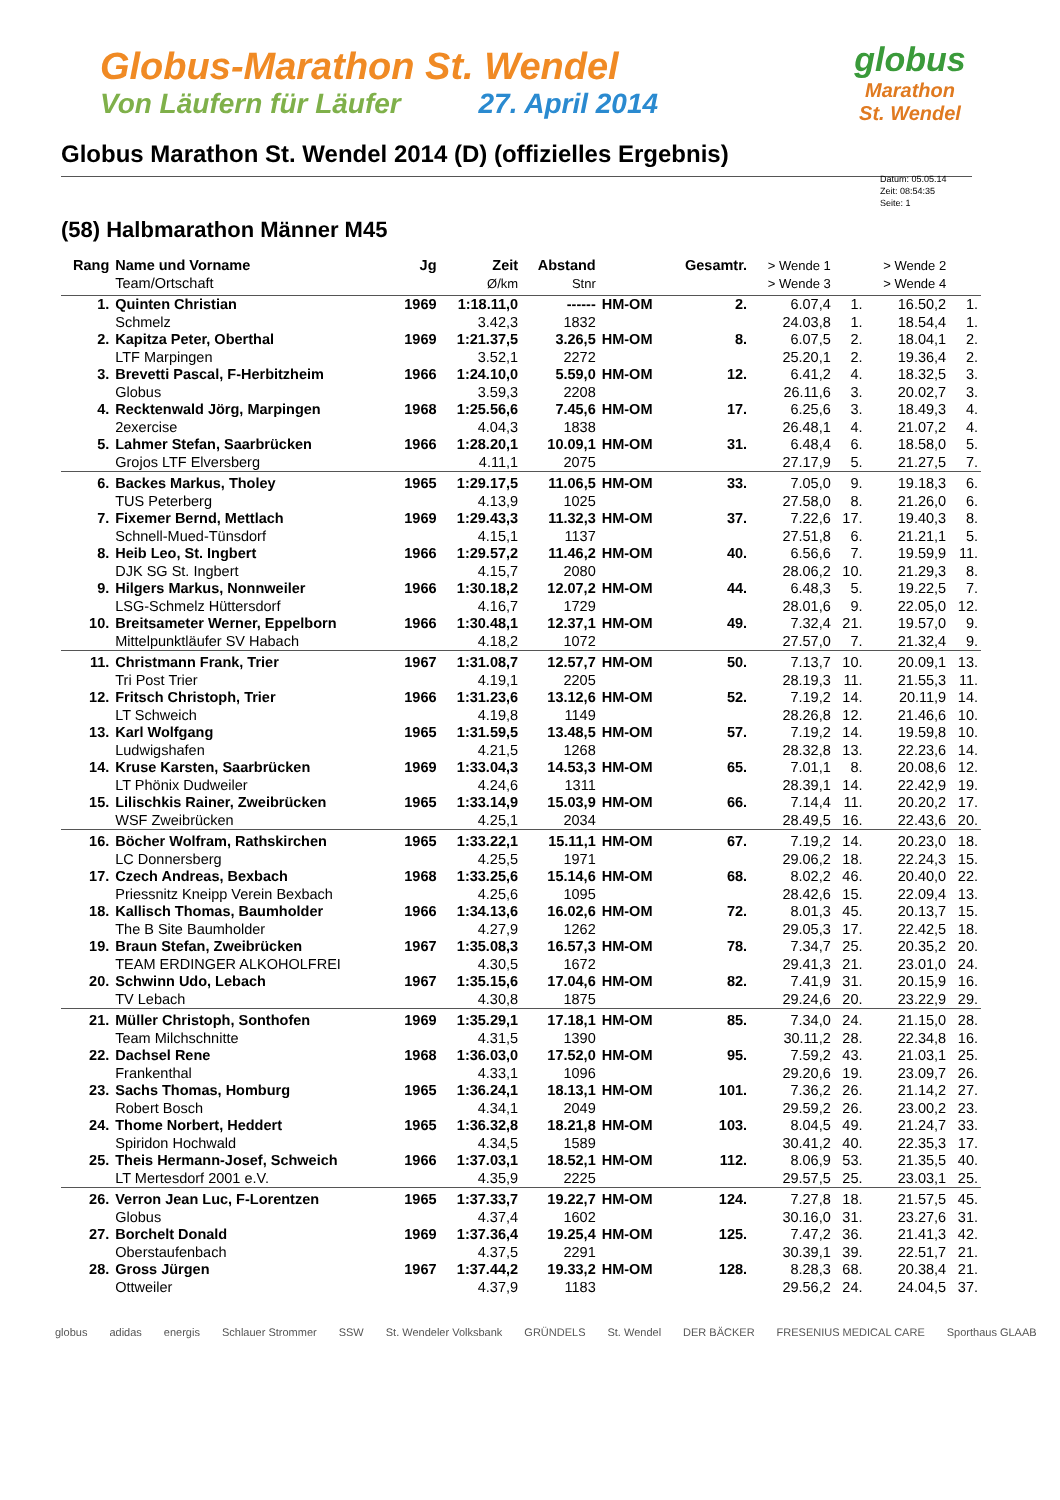Globus-Marathon St. Wendel
Von Läufern für Läufer 27. April 2014
globus
Marathon
St. Wendel
Globus Marathon St. Wendel 2014 (D) (offizielles Ergebnis)
Datum: 05.05.14
Zeit: 08:54:35
Seite: 1
(58) Halbmarathon Männer M45
| Rang | Name und Vorname | Jg | Zeit | Abstand | | Gesamtr. | > Wende 1 | | > Wende 2 | |
| --- | --- | --- | --- | --- | --- | --- | --- | --- | --- | --- |
| | Team/Ortschaft | | Ø/km | Stnr | | | > Wende 3 | | > Wende 4 | |
| 1. | Quinten Christian | 1969 | 1:18.11,0 | ------ | HM-OM | 2. | 6.07,4 | 1. | 16.50,2 | 1. |
| | Schmelz | | 3.42,3 | 1832 | | | 24.03,8 | 1. | 18.54,4 | 1. |
| 2. | Kapitza Peter, Oberthal | 1969 | 1:21.37,5 | 3.26,5 | HM-OM | 8. | 6.07,5 | 2. | 18.04,1 | 2. |
| | LTF Marpingen | | 3.52,1 | 2272 | | | 25.20,1 | 2. | 19.36,4 | 2. |
| 3. | Brevetti Pascal, F-Herbitzheim | 1966 | 1:24.10,0 | 5.59,0 | HM-OM | 12. | 6.41,2 | 4. | 18.32,5 | 3. |
| | Globus | | 3.59,3 | 2208 | | | 26.11,6 | 3. | 20.02,7 | 3. |
| 4. | Recktenwald Jörg, Marpingen | 1968 | 1:25.56,6 | 7.45,6 | HM-OM | 17. | 6.25,6 | 3. | 18.49,3 | 4. |
| | 2exercise | | 4.04,3 | 1838 | | | 26.48,1 | 4. | 21.07,2 | 4. |
| 5. | Lahmer Stefan, Saarbrücken | 1966 | 1:28.20,1 | 10.09,1 | HM-OM | 31. | 6.48,4 | 6. | 18.58,0 | 5. |
| | Grojos LTF Elversberg | | 4.11,1 | 2075 | | | 27.17,9 | 5. | 21.27,5 | 7. |
| 6. | Backes Markus, Tholey | 1965 | 1:29.17,5 | 11.06,5 | HM-OM | 33. | 7.05,0 | 9. | 19.18,3 | 6. |
| | TUS Peterberg | | 4.13,9 | 1025 | | | 27.58,0 | 8. | 21.26,0 | 6. |
| 7. | Fixemer Bernd, Mettlach | 1969 | 1:29.43,3 | 11.32,3 | HM-OM | 37. | 7.22,6 | 17. | 19.40,3 | 8. |
| | Schnell-Mued-Tünsdorf | | 4.15,1 | 1137 | | | 27.51,8 | 6. | 21.21,1 | 5. |
| 8. | Heib Leo, St. Ingbert | 1966 | 1:29.57,2 | 11.46,2 | HM-OM | 40. | 6.56,6 | 7. | 19.59,9 | 11. |
| | DJK SG St. Ingbert | | 4.15,7 | 2080 | | | 28.06,2 | 10. | 21.29,3 | 8. |
| 9. | Hilgers Markus, Nonnweiler | 1966 | 1:30.18,2 | 12.07,2 | HM-OM | 44. | 6.48,3 | 5. | 19.22,5 | 7. |
| | LSG-Schmelz Hüttersdorf | | 4.16,7 | 1729 | | | 28.01,6 | 9. | 22.05,0 | 12. |
| 10. | Breitsameter Werner, Eppelborn | 1966 | 1:30.48,1 | 12.37,1 | HM-OM | 49. | 7.32,4 | 21. | 19.57,0 | 9. |
| | Mittelpunktläufer SV Habach | | 4.18,2 | 1072 | | | 27.57,0 | 7. | 21.32,4 | 9. |
| 11. | Christmann Frank, Trier | 1967 | 1:31.08,7 | 12.57,7 | HM-OM | 50. | 7.13,7 | 10. | 20.09,1 | 13. |
| | Tri Post Trier | | 4.19,1 | 2205 | | | 28.19,3 | 11. | 21.55,3 | 11. |
| 12. | Fritsch Christoph, Trier | 1966 | 1:31.23,6 | 13.12,6 | HM-OM | 52. | 7.19,2 | 14. | 20.11,9 | 14. |
| | LT Schweich | | 4.19,8 | 1149 | | | 28.26,8 | 12. | 21.46,6 | 10. |
| 13. | Karl Wolfgang | 1965 | 1:31.59,5 | 13.48,5 | HM-OM | 57. | 7.19,2 | 14. | 19.59,8 | 10. |
| | Ludwigshafen | | 4.21,5 | 1268 | | | 28.32,8 | 13. | 22.23,6 | 14. |
| 14. | Kruse Karsten, Saarbrücken | 1969 | 1:33.04,3 | 14.53,3 | HM-OM | 65. | 7.01,1 | 8. | 20.08,6 | 12. |
| | LT Phönix Dudweiler | | 4.24,6 | 1311 | | | 28.39,1 | 14. | 22.42,9 | 19. |
| 15. | Lilischkis Rainer, Zweibrücken | 1965 | 1:33.14,9 | 15.03,9 | HM-OM | 66. | 7.14,4 | 11. | 20.20,2 | 17. |
| | WSF Zweibrücken | | 4.25,1 | 2034 | | | 28.49,5 | 16. | 22.43,6 | 20. |
| 16. | Böcher Wolfram, Rathskirchen | 1965 | 1:33.22,1 | 15.11,1 | HM-OM | 67. | 7.19,2 | 14. | 20.23,0 | 18. |
| | LC Donnersberg | | 4.25,5 | 1971 | | | 29.06,2 | 18. | 22.24,3 | 15. |
| 17. | Czech Andreas, Bexbach | 1968 | 1:33.25,6 | 15.14,6 | HM-OM | 68. | 8.02,2 | 46. | 20.40,0 | 22. |
| | Priessnitz Kneipp Verein Bexbach | | 4.25,6 | 1095 | | | 28.42,6 | 15. | 22.09,4 | 13. |
| 18. | Kallisch Thomas, Baumholder | 1966 | 1:34.13,6 | 16.02,6 | HM-OM | 72. | 8.01,3 | 45. | 20.13,7 | 15. |
| | The B Site Baumholder | | 4.27,9 | 1262 | | | 29.05,3 | 17. | 22.42,5 | 18. |
| 19. | Braun Stefan, Zweibrücken | 1967 | 1:35.08,3 | 16.57,3 | HM-OM | 78. | 7.34,7 | 25. | 20.35,2 | 20. |
| | TEAM ERDINGER ALKOHOLFREI | | 4.30,5 | 1672 | | | 29.41,3 | 21. | 23.01,0 | 24. |
| 20. | Schwinn Udo, Lebach | 1967 | 1:35.15,6 | 17.04,6 | HM-OM | 82. | 7.41,9 | 31. | 20.15,9 | 16. |
| | TV Lebach | | 4.30,8 | 1875 | | | 29.24,6 | 20. | 23.22,9 | 29. |
| 21. | Müller Christoph, Sonthofen | 1969 | 1:35.29,1 | 17.18,1 | HM-OM | 85. | 7.34,0 | 24. | 21.15,0 | 28. |
| | Team Milchschnitte | | 4.31,5 | 1390 | | | 30.11,2 | 28. | 22.34,8 | 16. |
| 22. | Dachsel Rene | 1968 | 1:36.03,0 | 17.52,0 | HM-OM | 95. | 7.59,2 | 43. | 21.03,1 | 25. |
| | Frankenthal | | 4.33,1 | 1096 | | | 29.20,6 | 19. | 23.09,7 | 26. |
| 23. | Sachs Thomas, Homburg | 1965 | 1:36.24,1 | 18.13,1 | HM-OM | 101. | 7.36,2 | 26. | 21.14,2 | 27. |
| | Robert Bosch | | 4.34,1 | 2049 | | | 29.59,2 | 26. | 23.00,2 | 23. |
| 24. | Thome Norbert, Heddert | 1965 | 1:36.32,8 | 18.21,8 | HM-OM | 103. | 8.04,5 | 49. | 21.24,7 | 33. |
| | Spiridon Hochwald | | 4.34,5 | 1589 | | | 30.41,2 | 40. | 22.35,3 | 17. |
| 25. | Theis Hermann-Josef, Schweich | 1966 | 1:37.03,1 | 18.52,1 | HM-OM | 112. | 8.06,9 | 53. | 21.35,5 | 40. |
| | LT Mertesdorf 2001 e.V. | | 4.35,9 | 2225 | | | 29.57,5 | 25. | 23.03,1 | 25. |
| 26. | Verron Jean Luc, F-Lorentzen | 1965 | 1:37.33,7 | 19.22,7 | HM-OM | 124. | 7.27,8 | 18. | 21.57,5 | 45. |
| | Globus | | 4.37,4 | 1602 | | | 30.16,0 | 31. | 23.27,6 | 31. |
| 27. | Borchelt Donald | 1969 | 1:37.36,4 | 19.25,4 | HM-OM | 125. | 7.47,2 | 36. | 21.41,3 | 42. |
| | Oberstaufenbach | | 4.37,5 | 2291 | | | 30.39,1 | 39. | 22.51,7 | 21. |
| 28. | Gross Jürgen | 1967 | 1:37.44,2 | 19.33,2 | HM-OM | 128. | 8.28,3 | 68. | 20.38,4 | 21. |
| | Ottweiler | | 4.37,9 | 1183 | | | 29.56,2 | 24. | 24.04,5 | 37. |
globus adidas energis Schlauer Strommer SSW St. Wendeler Volksbank GRÜNDELS St. Wendel DER BÄCKER FRESENIUS MEDICAL CARE Sporthaus GLAAB